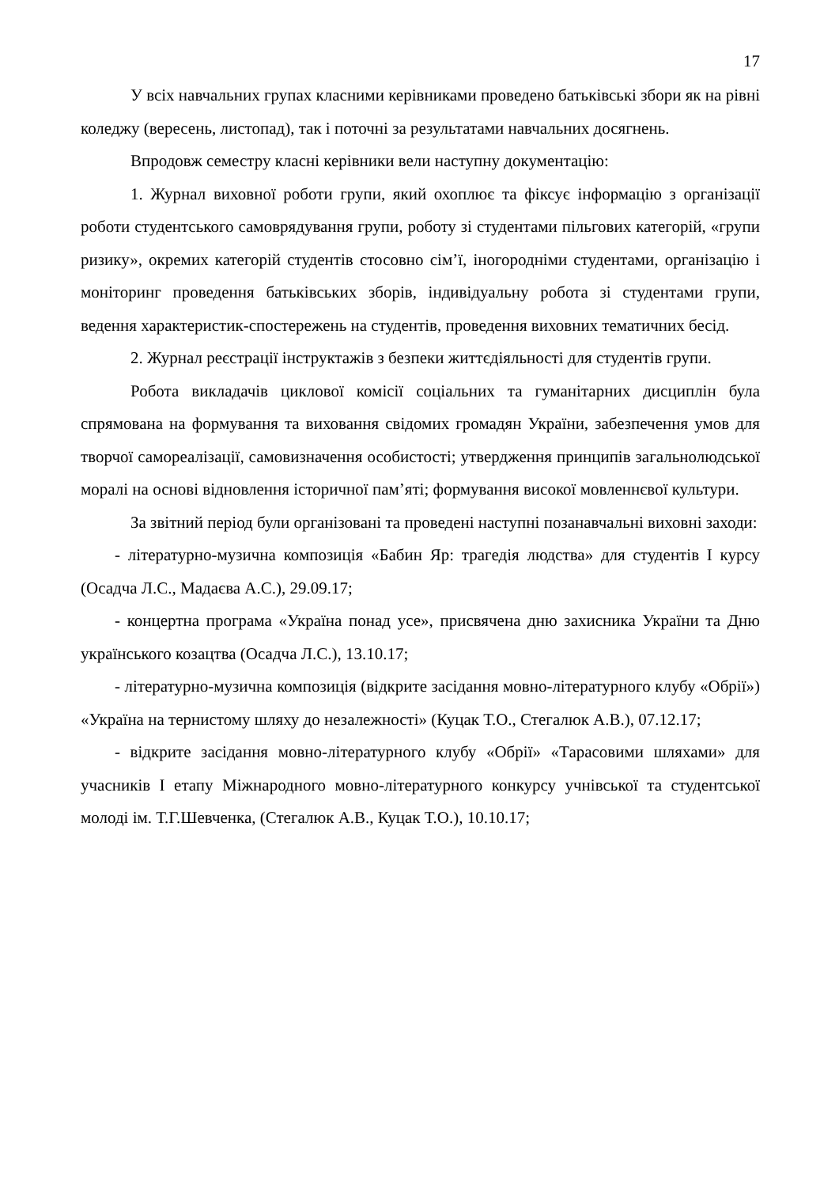17
У всіх навчальних групах класними керівниками проведено батьківські збори як на рівні коледжу (вересень, листопад), так і поточні за результатами навчальних досягнень.
Впродовж семестру класні керівники вели наступну документацію:
1. Журнал виховної роботи групи, який охоплює та фіксує інформацію з організації роботи студентського самоврядування групи, роботу зі студентами пільгових категорій, «групи ризику», окремих категорій студентів стосовно сім’ї, іногородніми студентами, організацію і моніторинг проведення батьківських зборів, індивідуальну робота зі студентами групи, ведення характеристик-спостережень на студентів, проведення виховних тематичних бесід.
2. Журнал реєстрації інструктажів з безпеки життєдіяльності для студентів групи.
Робота викладачів циклової комісії соціальних та гуманітарних дисциплін була спрямована на формування та виховання свідомих громадян України, забезпечення умов для творчої самореалізації, самовизначення особистості; утвердження принципів загальнолюдської моралі на основі відновлення історичної пам’яті; формування високої мовленнєвої культури.
За звітний період були організовані та проведені наступні позанавчальні виховні заходи:
- літературно-музична композиція «Бабин Яр: трагедія людства» для студентів І курсу (Осадча Л.С., Мадаєва А.С.), 29.09.17;
- концертна програма «Україна понад усе», присвячена дню захисника України та Дню українського козацтва (Осадча Л.С.), 13.10.17;
- літературно-музична композиція (відкрите засідання мовно-літературного клубу «Обрії») «Україна на тернистому шляху до незалежності» (Куцак Т.О., Стегалюк А.В.), 07.12.17;
- відкрите засідання мовно-літературного клубу «Обрії» «Тарасовими шляхами» для учасників І етапу Міжнародного мовно-літературного конкурсу учнівської та студентської молоді ім. Т.Г.Шевченка, (Стегалюк А.В., Куцак Т.О.), 10.10.17;